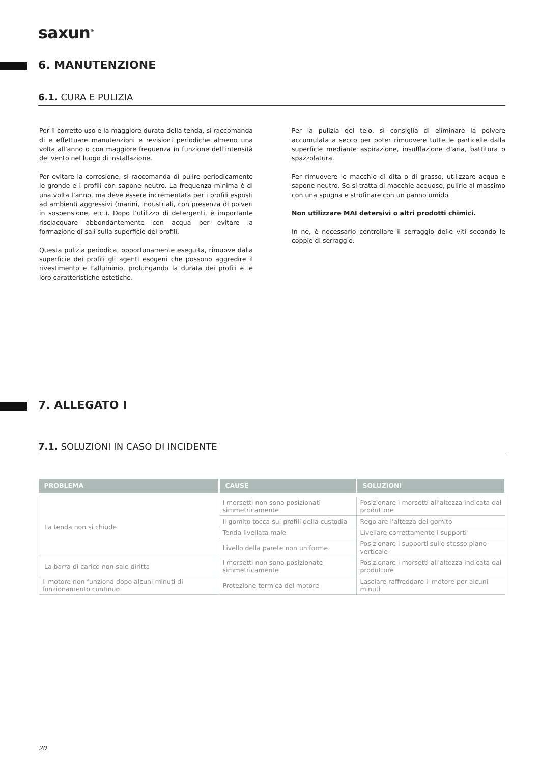saxun<sup>®</sup>
6. MANUTENZIONE
6.1. CURA E PULIZIA
Per il corretto uso e la maggiore durata della tenda, si raccomanda di e effettuare manutenzioni e revisioni periodiche almeno una volta all’anno o con maggiore frequenza in funzione dell’intensità del vento nel luogo di installazione.
Per evitare la corrosione, si raccomanda di pulire periodicamente le gronde e i profili con sapone neutro. La frequenza minima è di una volta l’anno, ma deve essere incrementata per i profili esposti ad ambienti aggressivi (marini, industriali, con presenza di polveri in sospensione, etc.). Dopo l’utilizzo di detergenti, è importante risciacquare abbondantemente con acqua per evitare la formazione di sali sulla superficie dei profili.
Questa pulizia periodica, opportunamente eseguita, rimuove dalla superficie dei profili gli agenti esogeni che possono aggredire il rivestimento e l’alluminio, prolungando la durata dei profili e le loro caratteristiche estetiche.
Per la pulizia del telo, si consiglia di eliminare la polvere accumulata a secco per poter rimuovere tutte le particelle dalla superficie mediante aspirazione, insufflazione d’aria, battitura o spazzolatura.
Per rimuovere le macchie di dita o di grasso, utilizzare acqua e sapone neutro. Se si tratta di macchie acquose, pulirle al massimo con una spugna e strofinare con un panno umido.
Non utilizzare MAI detersivi o altri prodotti chimici.
In ne, è necessario controllare il serraggio delle viti secondo le coppie di serraggio.
7. ALLEGATO I
7.1. SOLUZIONI IN CASO DI INCIDENTE
| PROBLEMA | CAUSE | SOLUZIONI |
| --- | --- | --- |
| La tenda non si chiude | I morsetti non sono posizionati simmetricamente | Posizionare i morsetti all'altezza indicata dal produttore |
| | Il gomito tocca sui profili della custodia | Regolare l'altezza del gomito |
| | Tenda livellata male | Livellare correttamente i supporti |
| | Livello della parete non uniforme | Posizionare i supporti sullo stesso piano verticale |
| La barra di carico non sale diritta | I morsetti non sono posizionate simmetricamente | Posizionare i morsetti all'altezza indicata dal produttore |
| Il motore non funziona dopo alcuni minuti di funzionamento continuo | Protezione termica del motore | Lasciare raffreddare il motore per alcuni minuti |
20